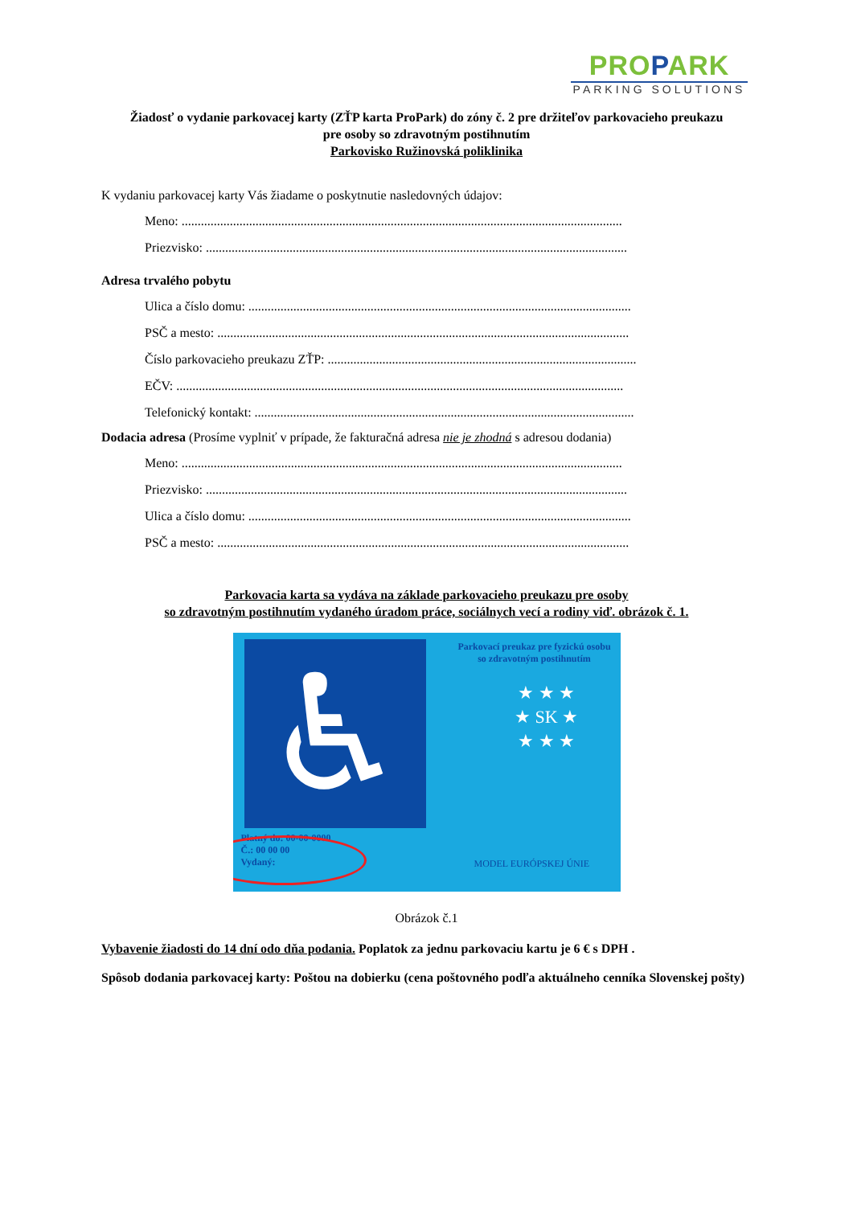PROPARK
PARKING SOLUTIONS
Žiadosť o vydanie parkovacej karty (ZŤP karta ProPark) do zóny č. 2 pre držiteľov parkovacieho preukazu
pre osoby so zdravotným postihnutím
Parkovisko Ružinovská poliklinika
K vydaniu parkovacej karty Vás žiadame o poskytnutie nasledovných údajov:
Meno: .........................................................................................................................................
Priezvisko: ...................................................................................................................................
Adresa trvalého pobytu
Ulica a číslo domu: .......................................................................................................................
PSČ a mesto: ................................................................................................................................
Číslo parkovacieho preukazu ZŤP: ................................................................................................
EČV: ...........................................................................................................................................
Telefonický kontakt: ......................................................................................................................
Dodacia adresa (Prosíme vyplniť v prípade, že fakturačná adresa nie je zhodná s adresou dodania)
Meno: .........................................................................................................................................
Priezvisko: ...................................................................................................................................
Ulica a číslo domu: .......................................................................................................................
PSČ a mesto: ................................................................................................................................
Parkovacia karta sa vydáva na základe parkovacieho preukazu pre osoby
so zdravotným postihnutím vydaného úradom práce, sociálnych vecí a rodiny viď. obrázok č. 1.
♿
Parkovací preukaz pre fyzickú osobu
so zdravotným postihnutím
★ ★ ★
★ SK ★
★ ★ ★
Platný do: 00-00-0000
Č.: 00 00 00
Vydaný:
MODEL EURÓPSKEJ ÚNIE
Obrázok č.1
Vybavenie žiadosti do 14 dní odo dňa podania. Poplatok za jednu parkovaciu kartu je 6 € s DPH .
Spôsob dodania parkovacej karty: Poštou na dobierku (cena poštovného podľa aktuálneho cenníka Slovenskej pošty)